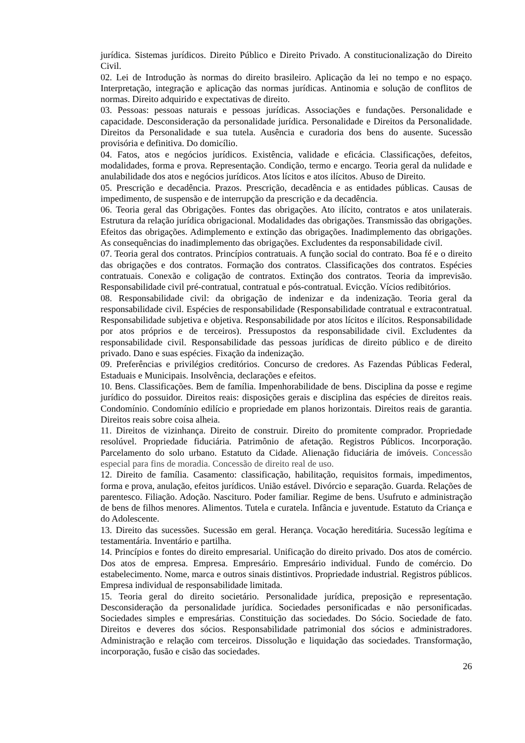jurídica. Sistemas jurídicos. Direito Público e Direito Privado. A constitucionalização do Direito Civil.
02. Lei de Introdução às normas do direito brasileiro. Aplicação da lei no tempo e no espaço. Interpretação, integração e aplicação das normas jurídicas. Antinomia e solução de conflitos de normas. Direito adquirido e expectativas de direito.
03. Pessoas: pessoas naturais e pessoas jurídicas. Associações e fundações. Personalidade e capacidade. Desconsideração da personalidade jurídica. Personalidade e Direitos da Personalidade. Direitos da Personalidade e sua tutela. Ausência e curadoria dos bens do ausente. Sucessão provisória e definitiva. Do domicílio.
04. Fatos, atos e negócios jurídicos. Existência, validade e eficácia. Classificações, defeitos, modalidades, forma e prova. Representação. Condição, termo e encargo. Teoria geral da nulidade e anulabilidade dos atos e negócios jurídicos. Atos lícitos e atos ilícitos. Abuso de Direito.
05. Prescrição e decadência. Prazos. Prescrição, decadência e as entidades públicas. Causas de impedimento, de suspensão e de interrupção da prescrição e da decadência.
06. Teoria geral das Obrigações. Fontes das obrigações. Ato ilícito, contratos e atos unilaterais. Estrutura da relação jurídica obrigacional. Modalidades das obrigações. Transmissão das obrigações. Efeitos das obrigações. Adimplemento e extinção das obrigações. Inadimplemento das obrigações. As consequências do inadimplemento das obrigações. Excludentes da responsabilidade civil.
07. Teoria geral dos contratos. Princípios contratuais. A função social do contrato. Boa fé e o direito das obrigações e dos contratos. Formação dos contratos. Classificações dos contratos. Espécies contratuais. Conexão e coligação de contratos. Extinção dos contratos. Teoria da imprevisão. Responsabilidade civil pré-contratual, contratual e pós-contratual. Evicção. Vícios redibitórios.
08. Responsabilidade civil: da obrigação de indenizar e da indenização. Teoria geral da responsabilidade civil. Espécies de responsabilidade (Responsabilidade contratual e extracontratual. Responsabilidade subjetiva e objetiva. Responsabilidade por atos lícitos e ilícitos. Responsabilidade por atos próprios e de terceiros). Pressupostos da responsabilidade civil. Excludentes da responsabilidade civil. Responsabilidade das pessoas jurídicas de direito público e de direito privado. Dano e suas espécies. Fixação da indenização.
09. Preferências e privilégios creditórios. Concurso de credores. As Fazendas Públicas Federal, Estaduais e Municipais. Insolvência, declarações e efeitos.
10. Bens. Classificações. Bem de família. Impenhorabilidade de bens. Disciplina da posse e regime jurídico do possuidor. Direitos reais: disposições gerais e disciplina das espécies de direitos reais. Condomínio. Condomínio edilício e propriedade em planos horizontais. Direitos reais de garantia. Direitos reais sobre coisa alheia.
11. Direitos de vizinhança. Direito de construir. Direito do promitente comprador. Propriedade resolúvel. Propriedade fiduciária. Patrimônio de afetação. Registros Públicos. Incorporação. Parcelamento do solo urbano. Estatuto da Cidade. Alienação fiduciária de imóveis. Concessão especial para fins de moradia. Concessão de direito real de uso.
12. Direito de família. Casamento: classificação, habilitação, requisitos formais, impedimentos, forma e prova, anulação, efeitos jurídicos. União estável. Divórcio e separação. Guarda. Relações de parentesco. Filiação. Adoção. Nascituro. Poder familiar. Regime de bens. Usufruto e administração de bens de filhos menores. Alimentos. Tutela e curatela. Infância e juventude. Estatuto da Criança e do Adolescente.
13. Direito das sucessões. Sucessão em geral. Herança. Vocação hereditária. Sucessão legítima e testamentária. Inventário e partilha.
14. Princípios e fontes do direito empresarial. Unificação do direito privado. Dos atos de comércio. Dos atos de empresa. Empresa. Empresário. Empresário individual. Fundo de comércio. Do estabelecimento. Nome, marca e outros sinais distintivos. Propriedade industrial. Registros públicos. Empresa individual de responsabilidade limitada.
15. Teoria geral do direito societário. Personalidade jurídica, preposição e representação. Desconsideração da personalidade jurídica. Sociedades personificadas e não personificadas. Sociedades simples e empresárias. Constituição das sociedades. Do Sócio. Sociedade de fato. Direitos e deveres dos sócios. Responsabilidade patrimonial dos sócios e administradores. Administração e relação com terceiros. Dissolução e liquidação das sociedades. Transformação, incorporação, fusão e cisão das sociedades.
26